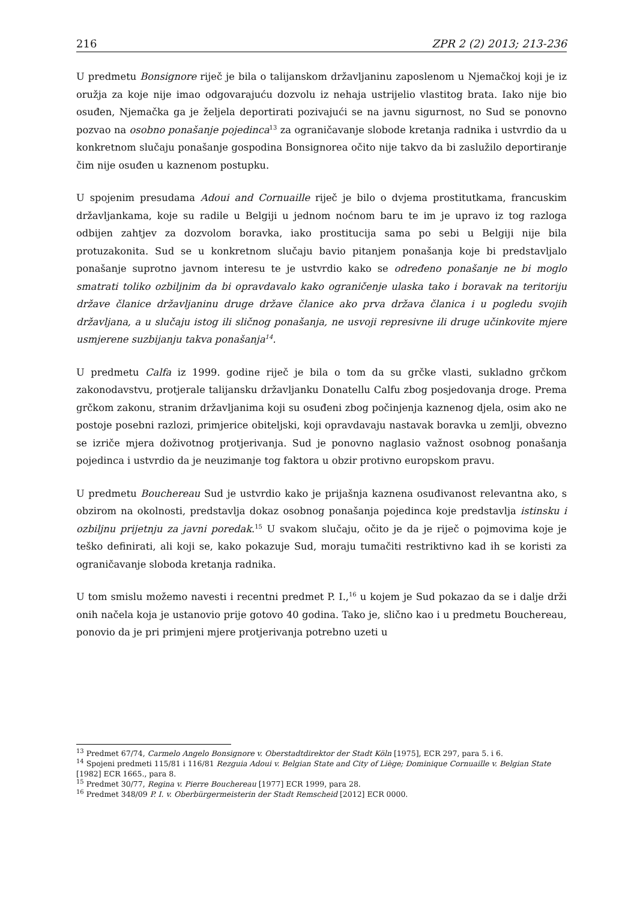216 ZPR 2 (2) 2013; 213-236
U predmetu Bonsignore riječ je bila o talijanskom državljaninu zaposlenom u Njemačkoj koji je iz oružja za koje nije imao odgovarajuću dozvolu iz nehaja ustrijelio vlastitog brata. Iako nije bio osuđen, Njemačka ga je željela deportirati pozivajući se na javnu sigurnost, no Sud se ponovno pozvao na osobno ponašanje pojedinca<sup>13</sup> za ograničavanje slobode kretanja radnika i ustvrdio da u konkretnom slučaju ponašanje gospodina Bonsignorea očito nije takvo da bi zaslužilo deportiranje čim nije osuđen u kaznenom postupku.
U spojenim presudama Adoui and Cornuaille riječ je bilo o dvjema prostitutkama, francuskim državljankama, koje su radile u Belgiji u jednom noćnom baru te im je upravo iz tog razloga odbijen zahtjev za dozvolom boravka, iako prostitucija sama po sebi u Belgiji nije bila protuzakonita. Sud se u konkretnom slučaju bavio pitanjem ponašanja koje bi predstavljalo ponašanje suprotno javnom interesu te je ustvrdio kako se određeno ponašanje ne bi moglo smatrati toliko ozbiljnim da bi opravdavalo kako ograničenje ulaska tako i boravak na teritoriju države članice državljaninu druge države članice ako prva država članica i u pogledu svojih državljana, a u slučaju istog ili sličnog ponašanja, ne usvoji represivne ili druge učinkovite mjere usmjerene suzbijanju takva ponašanja<sup>14</sup>.
U predmetu Calfa iz 1999. godine riječ je bila o tom da su grčke vlasti, sukladno grčkom zakonodavstvu, protjerale talijansku državljanku Donatellu Calfu zbog posjedovanja droge. Prema grčkom zakonu, stranim državljanima koji su osuđeni zbog počinjenja kaznenog djela, osim ako ne postoje posebni razlozi, primjerice obiteljski, koji opravdavaju nastavak boravka u zemlji, obvezno se izriče mjera doživotnog protjerivanja. Sud je ponovno naglasio važnost osobnog ponašanja pojedinca i ustvrdio da je neuzimanje tog faktora u obzir protivno europskom pravu.
U predmetu Bouchereau Sud je ustvrdio kako je prijašnja kaznena osuđivanost relevantna ako, s obzirom na okolnosti, predstavlja dokaz osobnog ponašanja pojedinca koje predstavlja istinsku i ozbiljnu prijetnju za javni poredak.<sup>15</sup> U svakom slučaju, očito je da je riječ o pojmovima koje je teško definirati, ali koji se, kako pokazuje Sud, moraju tumačiti restriktivno kad ih se koristi za ograničavanje sloboda kretanja radnika.
U tom smislu možemo navesti i recentni predmet P. I.,<sup>16</sup> u kojem je Sud pokazao da se i dalje drži onih načela koja je ustanovio prije gotovo 40 godina. Tako je, slično kao i u predmetu Bouchereau, ponovio da je pri primjeni mjere protjerivanja potrebno uzeti u
<sup>13</sup> Predmet 67/74, Carmelo Angelo Bonsignore v. Oberstadtdirektor der Stadt Köln [1975], ECR 297, para 5. i 6.
<sup>14</sup> Spojeni predmeti 115/81 i 116/81 Rezguia Adoui v. Belgian State and City of Liège; Dominique Cornuaille v. Belgian State [1982] ECR 1665., para 8.
<sup>15</sup> Predmet 30/77, Regina v. Pierre Bouchereau [1977] ECR 1999, para 28.
<sup>16</sup> Predmet 348/09 P. I. v. Oberbürgermeisterin der Stadt Remscheid [2012] ECR 0000.